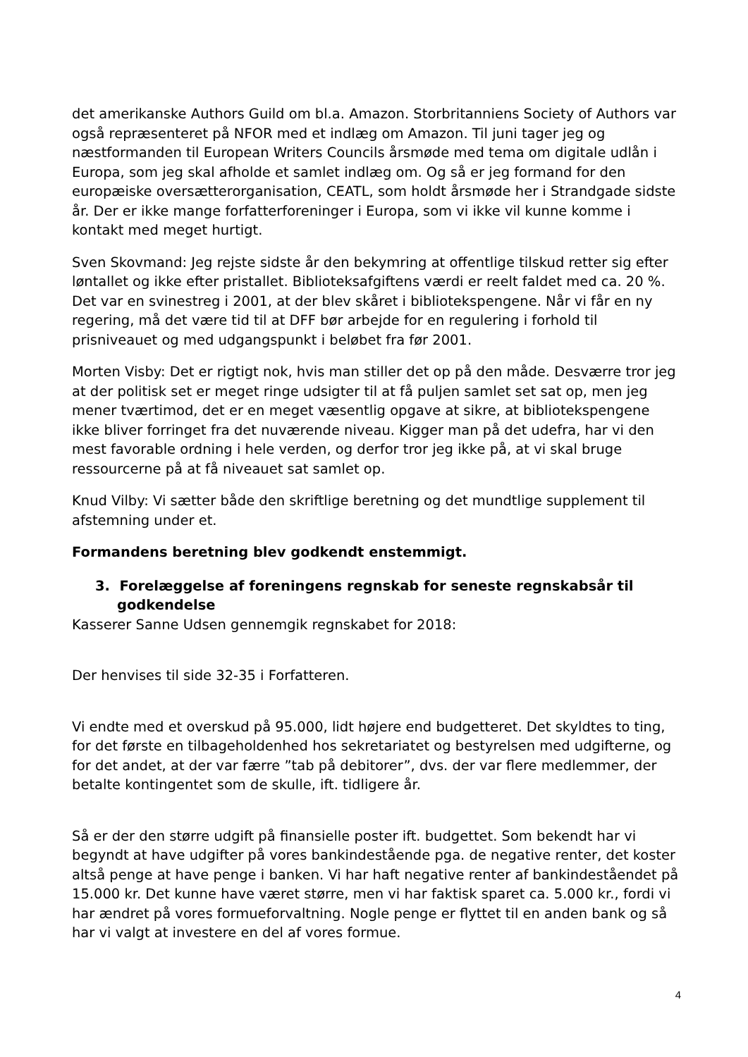det amerikanske Authors Guild om bl.a. Amazon. Storbritanniens Society of Authors var også repræsenteret på NFOR med et indlæg om Amazon. Til juni tager jeg og næstformanden til European Writers Councils årsmøde med tema om digitale udlån i Europa, som jeg skal afholde et samlet indlæg om. Og så er jeg formand for den europæiske oversætterorganisation, CEATL, som holdt årsmøde her i Strandgade sidste år. Der er ikke mange forfatterforeninger i Europa, som vi ikke vil kunne komme i kontakt med meget hurtigt.
Sven Skovmand: Jeg rejste sidste år den bekymring at offentlige tilskud retter sig efter løntallet og ikke efter pristallet. Biblioteksafgiftens værdi er reelt faldet med ca. 20 %. Det var en svinestreg i 2001, at der blev skåret i bibliotekspengene. Når vi får en ny regering, må det være tid til at DFF bør arbejde for en regulering i forhold til prisniveauet og med udgangspunkt i beløbet fra før 2001.
Morten Visby: Det er rigtigt nok, hvis man stiller det op på den måde. Desværre tror jeg at der politisk set er meget ringe udsigter til at få puljen samlet set sat op, men jeg mener tværtimod, det er en meget væsentlig opgave at sikre, at bibliotekspengene ikke bliver forringet fra det nuværende niveau. Kigger man på det udefra, har vi den mest favorable ordning i hele verden, og derfor tror jeg ikke på, at vi skal bruge ressourcerne på at få niveauet sat samlet op.
Knud Vilby: Vi sætter både den skriftlige beretning og det mundtlige supplement til afstemning under et.
Formandens beretning blev godkendt enstemmigt.
3. Forelæggelse af foreningens regnskab for seneste regnskabsår til godkendelse
Kasserer Sanne Udsen gennemgik regnskabet for 2018:
Der henvises til side 32-35 i Forfatteren.
Vi endte med et overskud på 95.000, lidt højere end budgetteret. Det skyldtes to ting, for det første en tilbageholdenhed hos sekretariatet og bestyrelsen med udgifterne, og for det andet, at der var færre ”tab på debitorer”, dvs. der var flere medlemmer, der betalte kontingentet som de skulle, ift. tidligere år.
Så er der den større udgift på finansielle poster ift. budgettet. Som bekendt har vi begyndt at have udgifter på vores bankindestående pga. de negative renter, det koster altså penge at have penge i banken. Vi har haft negative renter af bankindeståendet på 15.000 kr. Det kunne have været større, men vi har faktisk sparet ca. 5.000 kr., fordi vi har ændret på vores formueforvaltning. Nogle penge er flyttet til en anden bank og så har vi valgt at investere en del af vores formue.
4